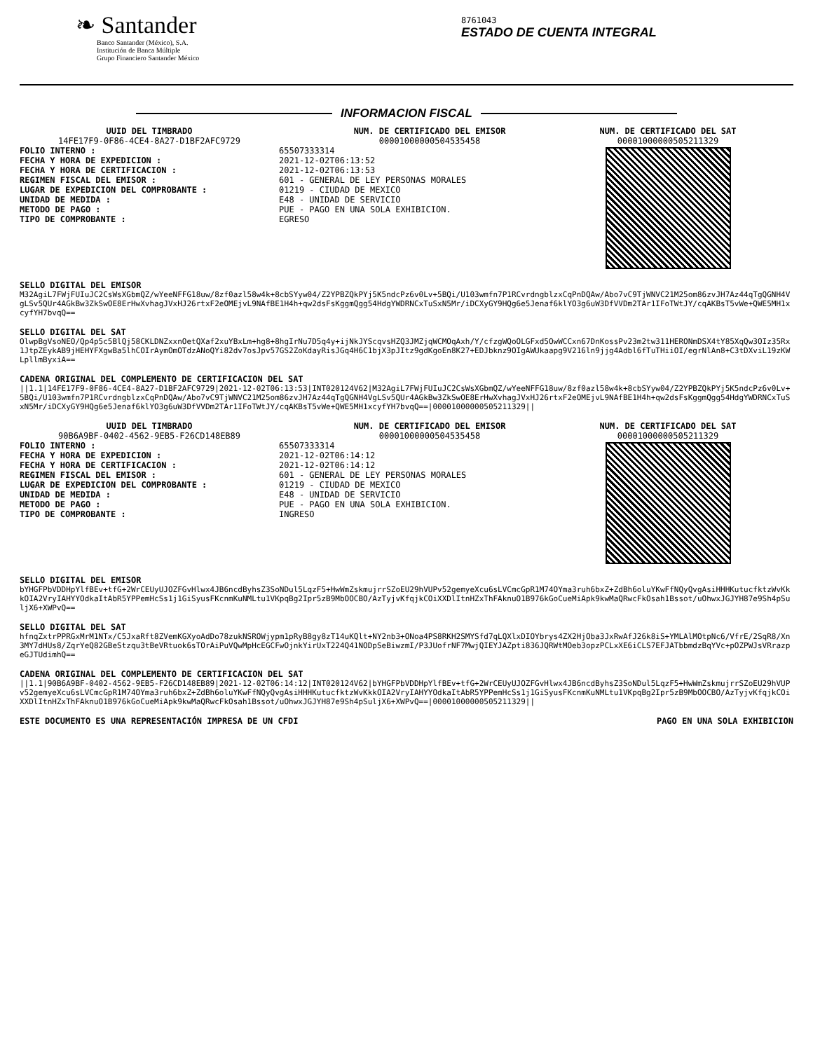❧ Santander
Banco Santander (México), S.A.
Institución de Banca Múltiple
Grupo Financiero Santander México
8761043
ESTADO DE CUENTA INTEGRAL
INFORMACION FISCAL
UUID DEL TIMBRADO
14FE17F9-0F86-4CE4-8A27-D1BF2AFC9729
FOLIO INTERNO :
FECHA Y HORA DE EXPEDICION :
FECHA Y HORA DE CERTIFICACION :
REGIMEN FISCAL DEL EMISOR :
LUGAR DE EXPEDICION DEL COMPROBANTE :
UNIDAD DE MEDIDA :
METODO DE PAGO :
TIPO DE COMPROBANTE :
NUM. DE CERTIFICADO DEL EMISOR
00001000000504535458
65507333314
2021-12-02T06:13:52
2021-12-02T06:13:53
601 - GENERAL DE LEY PERSONAS MORALES
01219 - CIUDAD DE MEXICO
E48 - UNIDAD DE SERVICIO
PUE - PAGO EN UNA SOLA EXHIBICION.
EGRESO
NUM. DE CERTIFICADO DEL SAT
00001000000505211329
SELLO DIGITAL DEL EMISOR
M32AgiL7FWjFUIuJC2CsWsXGbmQZ/wYeeNFFG18uw/8zf0azl58w4k+8cbSYyw04/Z2YPBZQkPYj5K5ndcPz6v0Lv+5BQi/U103wmfn7P1RCvrdngblzxCqPnDQAw/Abo7vC9TjWNVC21M25om86zvJH7Az44qTgQGNH4VgLSv5QUr4AGkBw3ZkSwOE8ErHwXvhagJVxHJ26rtxF2eOMEjvL9NAfBE1H4h+qw2dsFsKggmQgg54HdgYWDRNCxTuSxN5Mr/iDCXyGY9HQg6e5Jenaf6klYO3g6uW3DfVVDm2TAr1IFoTWtJY/cqAKBsT5vWe+QWE5MH1xcyfYH7bvqQ==
SELLO DIGITAL DEL SAT
OlwpBgVsoNEO/Qp4p5c5BlQj58CKLDNZxxnOetQXaf2xuYBxLm+hg8+8hgIrNu7D5q4y+ijNkJYScqvsHZQ3JMZjqWCMOqAxh/Y/cfzgWQoOLGFxd5OwWCCxn67DnKossPv23m2tw311HERONmDSX4tY85XqQw3OIz35Rx1JtpZEykAB9jHEHYFXgwBa5lhCOIrAymOmOTdzANoQYi82dv7osJpv57GS2ZoKdayRisJGq4H6C1bjX3pJItz9gdKgoEn8K27+EDJbknz9OIgAWUkaapg9V216ln9jjg4Adbl6fTuTHiiOI/egrNlAn8+C3tDXviL19zKWLpllmByxiA==
CADENA ORIGINAL DEL COMPLEMENTO DE CERTIFICACION DEL SAT
||1.1|14FE17F9-0F86-4CE4-8A27-D1BF2AFC9729|2021-12-02T06:13:53|INT020124V62|M32AgiL7FWjFUIuJC2CsWsXGbmQZ/wYeeNFFG18uw/8zf0azl58w4k+8cbSYyw04/Z2YPBZQkPYj5K5ndcPz6v0Lv+5BQi/U103wmfn7P1RCvrdngblzxCqPnDQAw/Abo7vC9TjWNVC21M25om86zvJH7Az44qTgQGNH4VgLSv5QUr4AGkBw3ZkSwOE8ErHwXvhagJVxHJ26rtxF2eOMEjvL9NAfBE1H4h+qw2dsFsKggmQgg54HdgYWDRNCxTuSxN5Mr/iDCXyGY9HQg6e5Jenaf6klYO3g6uW3DfVVDm2TAr1IFoTWtJY/cqAKBsT5vWe+QWE5MH1xcyfYH7bvqQ==|00001000000505211329||
UUID DEL TIMBRADO
90B6A9BF-0402-4562-9EB5-F26CD148EB89
FOLIO INTERNO :
FECHA Y HORA DE EXPEDICION :
FECHA Y HORA DE CERTIFICACION :
REGIMEN FISCAL DEL EMISOR :
LUGAR DE EXPEDICION DEL COMPROBANTE :
UNIDAD DE MEDIDA :
METODO DE PAGO :
TIPO DE COMPROBANTE :
NUM. DE CERTIFICADO DEL EMISOR
00001000000504535458
65507333314
2021-12-02T06:14:12
2021-12-02T06:14:12
601 - GENERAL DE LEY PERSONAS MORALES
01219 - CIUDAD DE MEXICO
E48 - UNIDAD DE SERVICIO
PUE - PAGO EN UNA SOLA EXHIBICION.
INGRESO
NUM. DE CERTIFICADO DEL SAT
00001000000505211329
SELLO DIGITAL DEL EMISOR
bYHGFPbVDDHpYlfBEv+tfG+2WrCEUyUJOZFGvHlwx4JB6ncdByhsZ3SoNDul5LqzF5+HwWmZskmujrrSZoEU29hVUPv52gemyeXcu6sLVCmcGpR1M74OYma3ruh6bxZ+ZdBh6oluYKwFfNQyQvgAsiHHHKutucfktzWvKkkOIA2VryIAHYYOdkaItAbR5YPPemHcSs1j1GiSyusFKcnmKuNMLtu1VKpqBg2Ipr5zB9MbOOCBO/AzTyjvKfqjkCOiXXDlItnHZxThFAknuO1B976kGoCueMiApk9kwMaQRwcFkOsah1Bssot/uOhwxJGJYH87e9Sh4pSuljX6+XWPvQ==
SELLO DIGITAL DEL SAT
hfnqZxtrPPRGxMrM1NTx/C5JxaRft8ZVemKGXyoAdDo78zukNSROWjypm1pRyB8gy8zT14uKQlt+NY2nb3+ONoa4PS8RKH2SMYSfd7qLQXlxDIOYbrys4ZX2HjOba3JxRwAfJ26k8iS+YMLAlMOtpNc6/VfrE/2SqR8/Xn3MY7dHUs8/ZqrYeQ82GBeStzqu3tBeVRtuok6sTOrAiPuVQwMpHcEGCFwOjnkYirUxT224Q41NODpSeBiwzmI/P3JUofrNF7MwjQIEYJAZpti836JQRWtMOeb3opzPCLxXE6iCLS7EFJATbbmdzBqYVc+pOZPWJsVRrazpeGJTUdimhQ==
CADENA ORIGINAL DEL COMPLEMENTO DE CERTIFICACION DEL SAT
||1.1|90B6A9BF-0402-4562-9EB5-F26CD148EB89|2021-12-02T06:14:12|INT020124V62|bYHGFPbVDDHpYlfBEv+tfG+2WrCEUyUJOZFGvHlwx4JB6ncdByhsZ3SoNDul5LqzF5+HwWmZskmujrrSZoEU29hVUPv52gemyeXcu6sLVCmcGpR1M74OYma3ruh6bxZ+ZdBh6oluYKwFfNQyQvgAsiHHHKutucfktzWvKkkOIA2VryIAHYYOdkaItAbR5YPPemHcSs1j1GiSyusFKcnmKuNMLtu1VKpqBg2Ipr5zB9MbOOCBO/AzTyjvKfqjkCOiXXDlItnHZxThFAknuO1B976kGoCueMiApk9kwMaQRwcFkOsah1Bssot/uOhwxJGJYH87e9Sh4pSuljX6+XWPvQ==|00001000000505211329||
ESTE DOCUMENTO ES UNA REPRESENTACIÓN IMPRESA DE UN CFDI PAGO EN UNA SOLA EXHIBICION